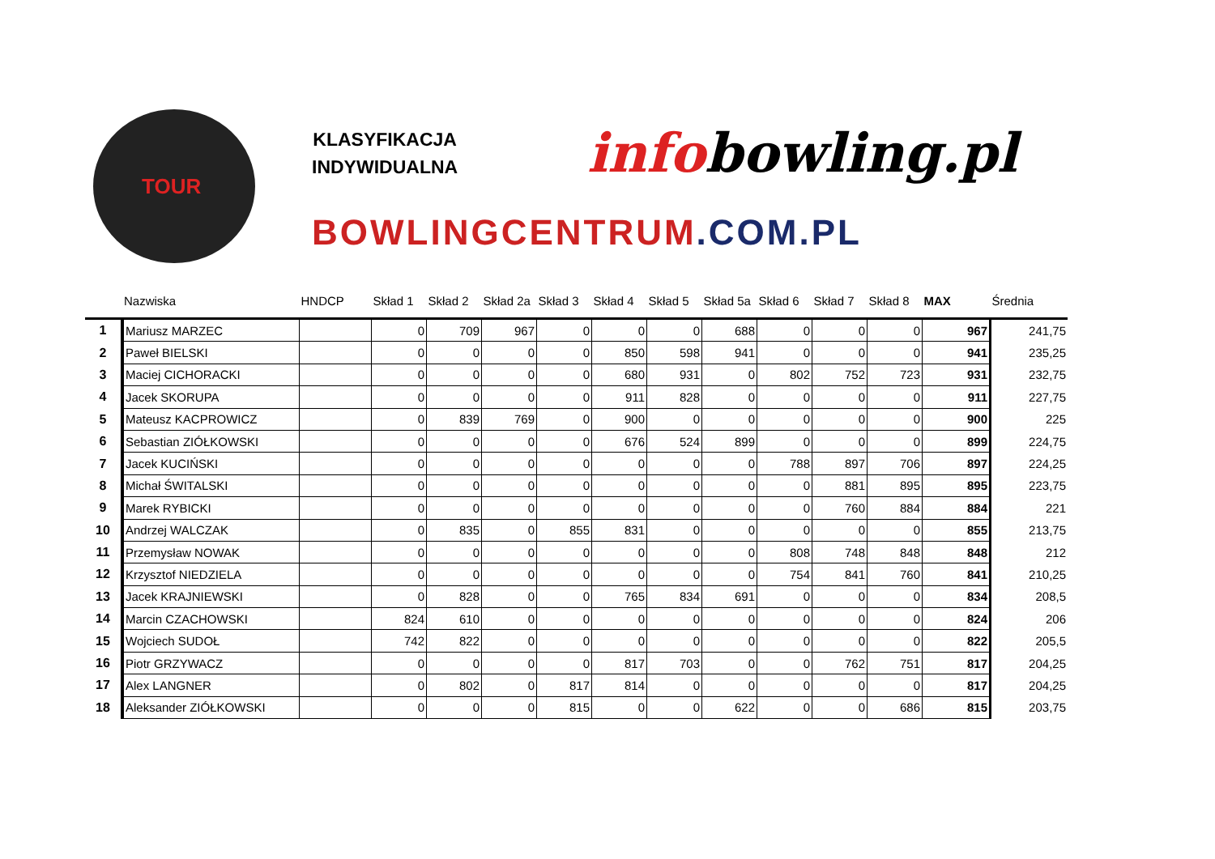TOUR
KLASYFIKACJA
INDYWIDUALNA
infobowling.pl
BOWLINGCENTRUM.COM.PL
| | Nazwiska | HNDCP | Skład 1 | Skład 2 | Skład 2a | Skład 3 | Skład 4 | Skład 5 | Skład 5a | Skład 6 | Skład 7 | Skład 8 | MAX | Średnia |
| --- | --- | --- | --- | --- | --- | --- | --- | --- | --- | --- | --- | --- | --- | --- |
| 1 | Mariusz MARZEC | | 0 | 709 | 967 | 0 | 0 | 0 | 688 | 0 | 0 | 0 | 967 | 241,75 |
| 2 | Paweł BIELSKI | | 0 | 0 | 0 | 0 | 850 | 598 | 941 | 0 | 0 | 0 | 941 | 235,25 |
| 3 | Maciej CICHORACKI | | 0 | 0 | 0 | 0 | 680 | 931 | 0 | 802 | 752 | 723 | 931 | 232,75 |
| 4 | Jacek SKORUPA | | 0 | 0 | 0 | 0 | 911 | 828 | 0 | 0 | 0 | 0 | 911 | 227,75 |
| 5 | Mateusz KACPROWICZ | | 0 | 839 | 769 | 0 | 900 | 0 | 0 | 0 | 0 | 0 | 900 | 225 |
| 6 | Sebastian ZIÓŁKOWSKI | | 0 | 0 | 0 | 0 | 676 | 524 | 899 | 0 | 0 | 0 | 899 | 224,75 |
| 7 | Jacek KUCIŃSKI | | 0 | 0 | 0 | 0 | 0 | 0 | 0 | 788 | 897 | 706 | 897 | 224,25 |
| 8 | Michał ŚWITALSKI | | 0 | 0 | 0 | 0 | 0 | 0 | 0 | 0 | 881 | 895 | 895 | 223,75 |
| 9 | Marek RYBICKI | | 0 | 0 | 0 | 0 | 0 | 0 | 0 | 0 | 760 | 884 | 884 | 221 |
| 10 | Andrzej WALCZAK | | 0 | 835 | 0 | 855 | 831 | 0 | 0 | 0 | 0 | 0 | 855 | 213,75 |
| 11 | Przemysław NOWAK | | 0 | 0 | 0 | 0 | 0 | 0 | 0 | 808 | 748 | 848 | 848 | 212 |
| 12 | Krzysztof NIEDZIELA | | 0 | 0 | 0 | 0 | 0 | 0 | 0 | 754 | 841 | 760 | 841 | 210,25 |
| 13 | Jacek KRAJNIEWSKI | | 0 | 828 | 0 | 0 | 765 | 834 | 691 | 0 | 0 | 0 | 834 | 208,5 |
| 14 | Marcin CZACHOWSKI | | 824 | 610 | 0 | 0 | 0 | 0 | 0 | 0 | 0 | 0 | 824 | 206 |
| 15 | Wojciech SUDOŁ | | 742 | 822 | 0 | 0 | 0 | 0 | 0 | 0 | 0 | 0 | 822 | 205,5 |
| 16 | Piotr GRZYWACZ | | 0 | 0 | 0 | 0 | 817 | 703 | 0 | 0 | 762 | 751 | 817 | 204,25 |
| 17 | Alex LANGNER | | 0 | 802 | 0 | 817 | 814 | 0 | 0 | 0 | 0 | 0 | 817 | 204,25 |
| 18 | Aleksander ZIÓŁKOWSKI | | 0 | 0 | 0 | 815 | 0 | 0 | 622 | 0 | 0 | 686 | 815 | 203,75 |